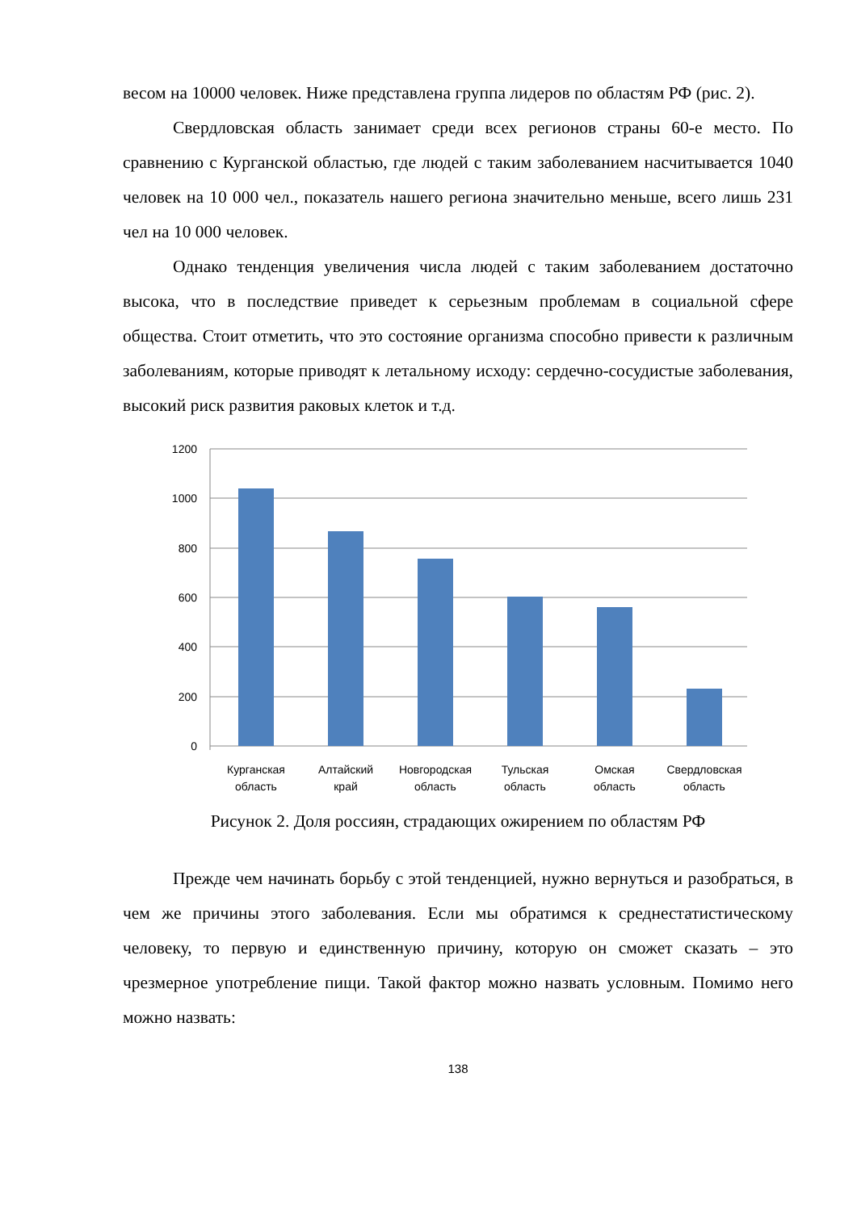весом на 10000 человек. Ниже представлена группа лидеров по областям РФ (рис. 2).
Свердловская область занимает среди всех регионов страны 60-е место. По сравнению с Курганской областью, где людей с таким заболеванием насчитывается 1040 человек на 10 000 чел., показатель нашего региона значительно меньше, всего лишь 231 чел на 10 000 человек.
Однако тенденция увеличения числа людей с таким заболеванием достаточно высока, что в последствие приведет к серьезным проблемам в социальной сфере общества. Стоит отметить, что это состояние организма способно привести к различным заболеваниям, которые приводят к летальному исходу: сердечно-сосудистые заболевания, высокий риск развития раковых клеток и т.д.
1200
1000
800
600
400
200
0
Курганская
область
Алтайский
край
Новгородская
область
Тульская
область
Омская
область
Свердловская
область
Рисунок 2. Доля россиян, страдающих ожирением по областям РФ
Прежде чем начинать борьбу с этой тенденцией, нужно вернуться и разобраться, в чем же причины этого заболевания. Если мы обратимся к среднестатистическому человеку, то первую и единственную причину, которую он сможет сказать – это чрезмерное употребление пищи. Такой фактор можно назвать условным. Помимо него можно назвать:
138